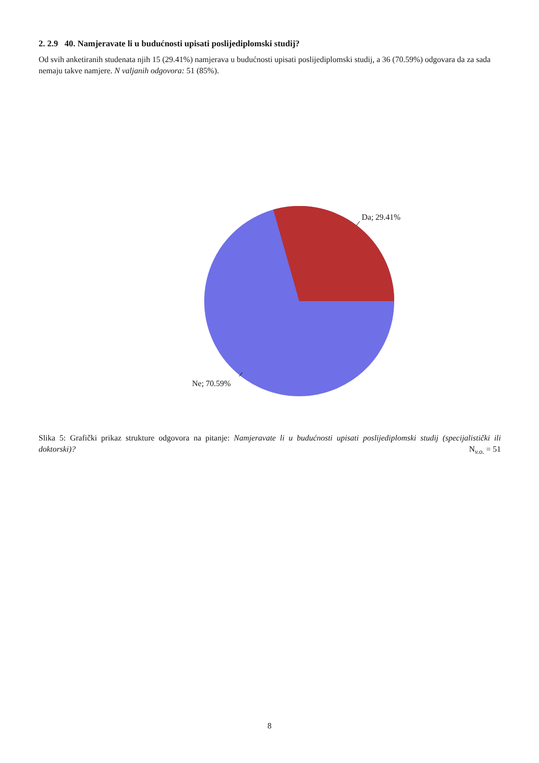2. 2.9 40. Namjeravate li u budućnosti upisati poslijediplomski studij?
Od svih anketiranih studenata njih 15 (29.41%) namjerava u budućnosti upisati poslijediplomski studij, a 36 (70.59%) odgovara da za sada nemaju takve namjere. N valjanih odgovora: 51 (85%).
Da; 29.41%
Ne; 70.59%
Slika 5: Grafički prikaz strukture odgovora na pitanje: Namjeravate li u budućnosti upisati poslijediplomski studij (specijalistički ili doktorski)? N<sub>v.o.</sub> = 51
8